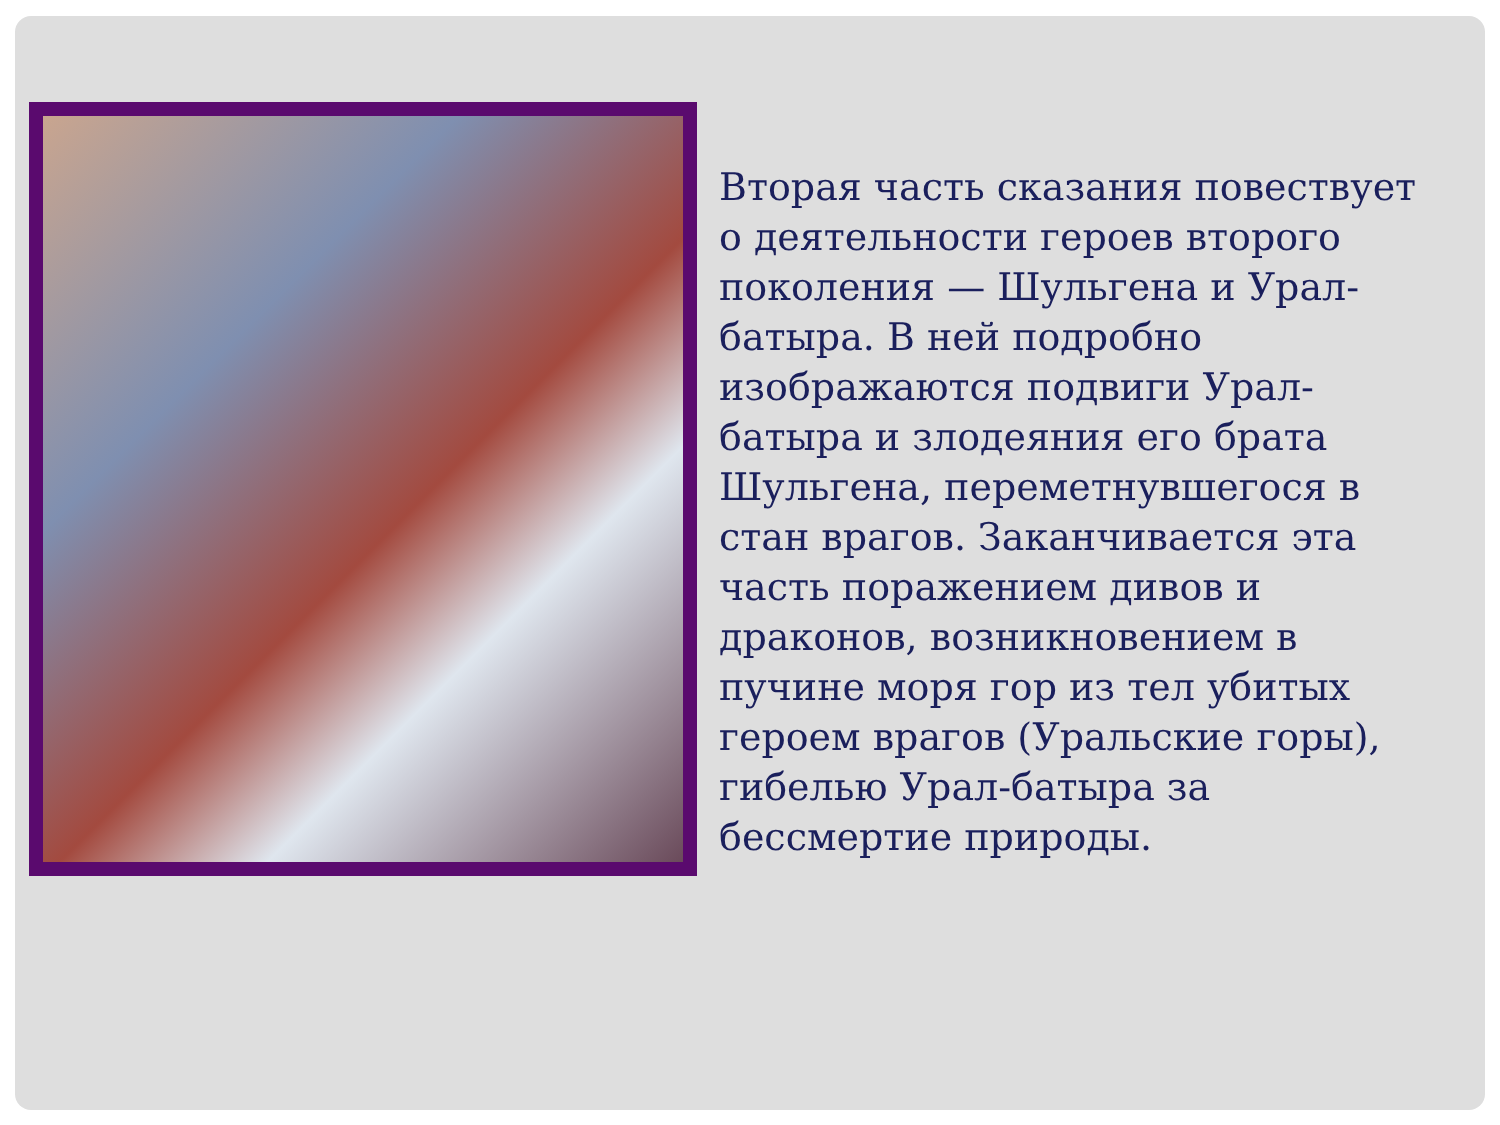Вторая часть сказания повествует о деятельности героев второго поколения — Шульгена и Урал-батыра. В ней подробно изображаются подвиги Урал-батыра и злодеяния его брата Шульгена, переметнувшегося в стан врагов. Заканчивается эта часть поражением дивов и драконов, возникновением в пучине моря гор из тел убитых героем врагов (Уральские горы), гибелью Урал-батыра за бессмертие природы.